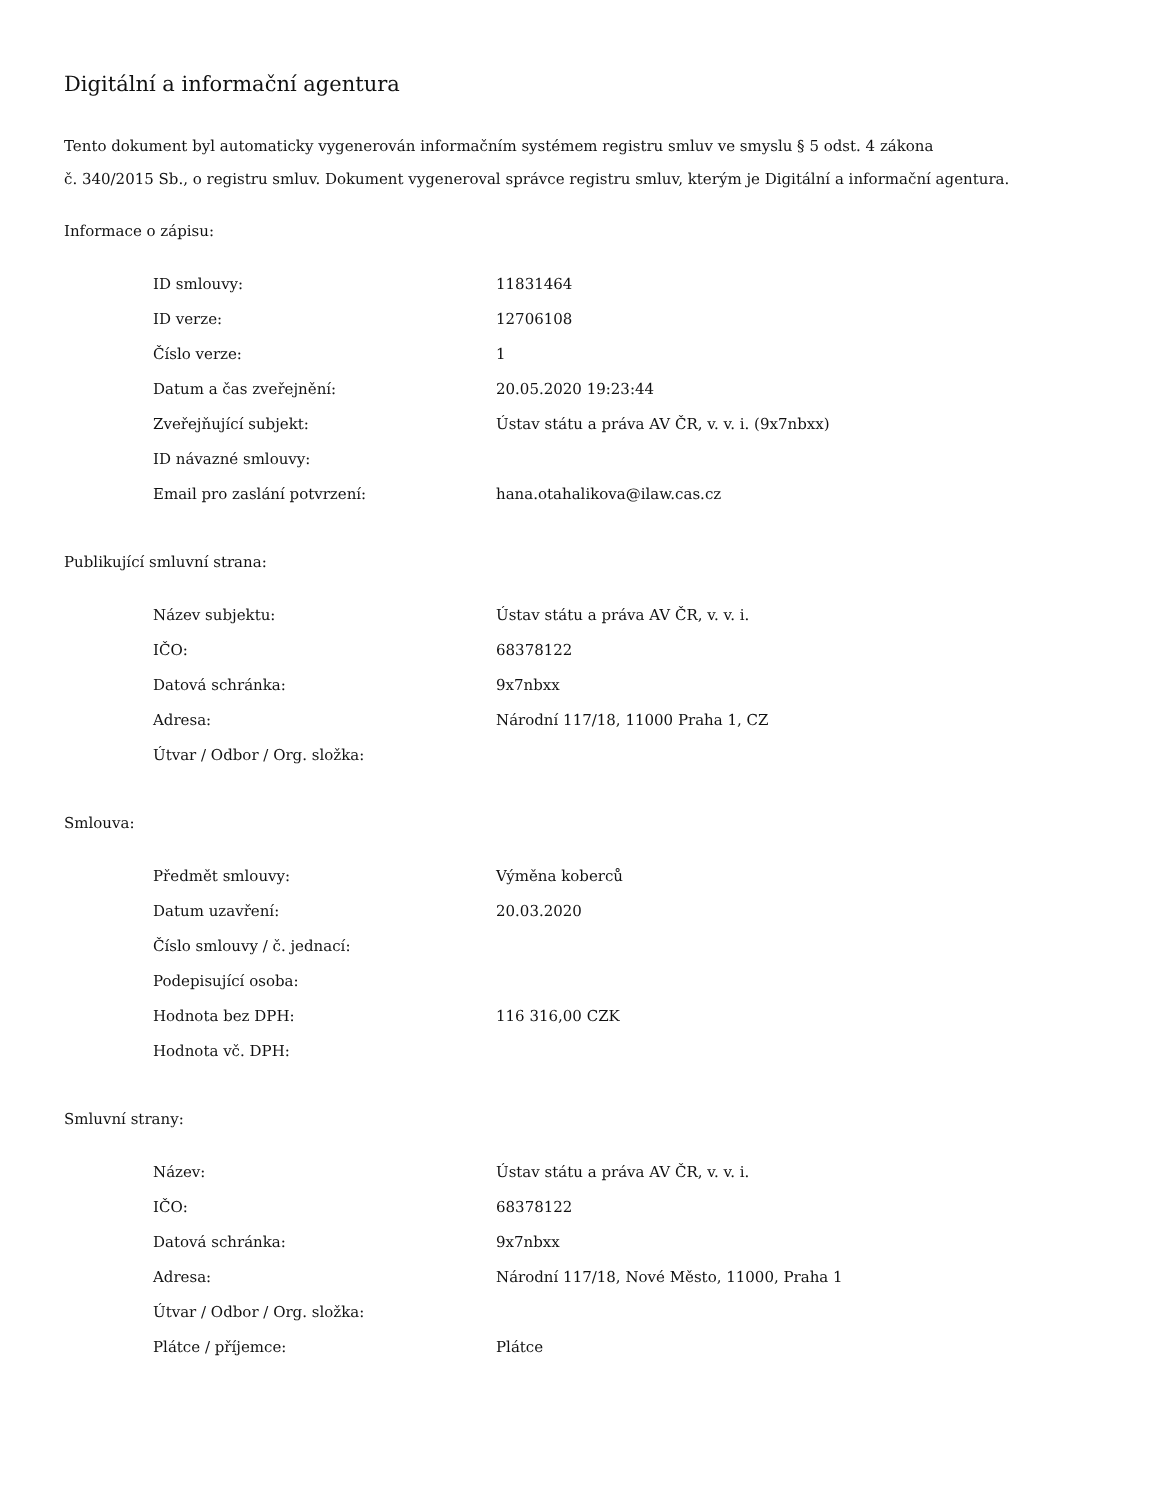Digitální a informační agentura
Tento dokument byl automaticky vygenerován informačním systémem registru smluv ve smyslu § 5 odst. 4 zákona
č. 340/2015 Sb., o registru smluv. Dokument vygeneroval správce registru smluv, kterým je Digitální a informační agentura.
Informace o zápisu:
| ID smlouvy: | 11831464 |
| ID verze: | 12706108 |
| Číslo verze: | 1 |
| Datum a čas zveřejnění: | 20.05.2020 19:23:44 |
| Zveřejňující subjekt: | Ústav státu a práva AV ČR, v. v. i. (9x7nbxx) |
| ID návazné smlouvy: | |
| Email pro zaslání potvrzení: | hana.otahalikova@ilaw.cas.cz |
Publikující smluvní strana:
| Název subjektu: | Ústav státu a práva AV ČR, v. v. i. |
| IČO: | 68378122 |
| Datová schránka: | 9x7nbxx |
| Adresa: | Národní 117/18, 11000 Praha 1, CZ |
| Útvar / Odbor / Org. složka: | |
Smlouva:
| Předmět smlouvy: | Výměna koberců |
| Datum uzavření: | 20.03.2020 |
| Číslo smlouvy / č. jednací: | |
| Podepisující osoba: | |
| Hodnota bez DPH: | 116 316,00 CZK |
| Hodnota vč. DPH: | |
Smluvní strany:
| Název: | Ústav státu a práva AV ČR, v. v. i. |
| IČO: | 68378122 |
| Datová schránka: | 9x7nbxx |
| Adresa: | Národní 117/18, Nové Město, 11000, Praha 1 |
| Útvar / Odbor / Org. složka: | |
| Plátce / příjemce: | Plátce |